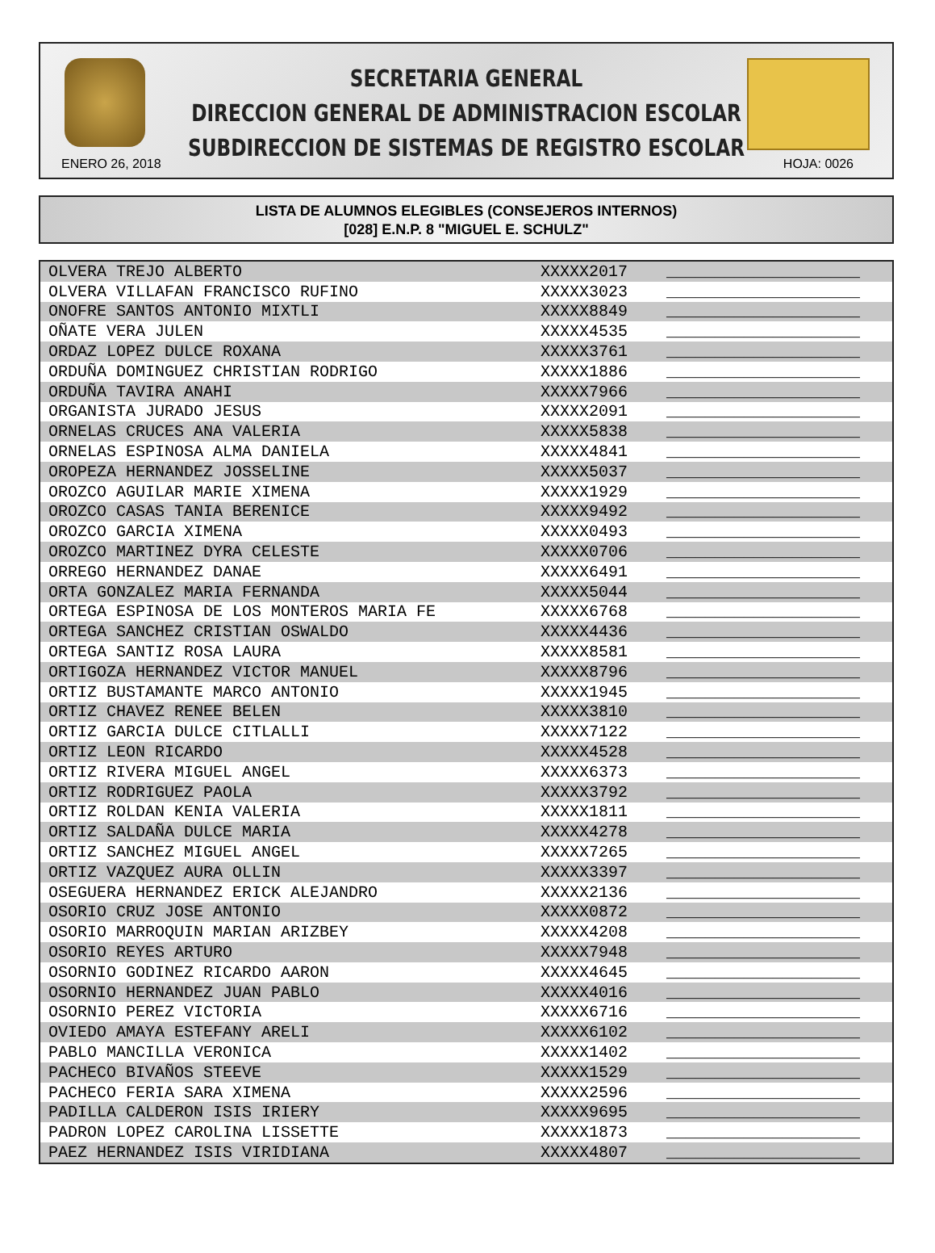SECRETARIA GENERAL
DIRECCION GENERAL DE ADMINISTRACION ESCOLAR
SUBDIRECCION DE SISTEMAS DE REGISTRO ESCOLAR
ENERO 26, 2018 HOJA: 0026
LISTA DE ALUMNOS ELEGIBLES (CONSEJEROS INTERNOS)
[028] E.N.P. 8 "MIGUEL E. SCHULZ"
| OLVERA TREJO ALBERTO | XXXXX2017 | ____________________ |
| OLVERA VILLAFAN FRANCISCO RUFINO | XXXXX3023 | ____________________ |
| ONOFRE SANTOS ANTONIO MIXTLI | XXXXX8849 | ____________________ |
| OÑATE VERA JULEN | XXXXX4535 | ____________________ |
| ORDAZ LOPEZ DULCE ROXANA | XXXXX3761 | ____________________ |
| ORDUÑA DOMINGUEZ CHRISTIAN RODRIGO | XXXXX1886 | ____________________ |
| ORDUÑA TAVIRA ANAHI | XXXXX7966 | ____________________ |
| ORGANISTA JURADO JESUS | XXXXX2091 | ____________________ |
| ORNELAS CRUCES ANA VALERIA | XXXXX5838 | ____________________ |
| ORNELAS ESPINOSA ALMA DANIELA | XXXXX4841 | ____________________ |
| OROPEZA HERNANDEZ JOSSELINE | XXXXX5037 | ____________________ |
| OROZCO AGUILAR MARIE XIMENA | XXXXX1929 | ____________________ |
| OROZCO CASAS TANIA BERENICE | XXXXX9492 | ____________________ |
| OROZCO GARCIA XIMENA | XXXXX0493 | ____________________ |
| OROZCO MARTINEZ DYRA CELESTE | XXXXX0706 | ____________________ |
| ORREGO HERNANDEZ DANAE | XXXXX6491 | ____________________ |
| ORTA GONZALEZ MARIA FERNANDA | XXXXX5044 | ____________________ |
| ORTEGA ESPINOSA DE LOS MONTEROS MARIA FE | XXXXX6768 | ____________________ |
| ORTEGA SANCHEZ CRISTIAN OSWALDO | XXXXX4436 | ____________________ |
| ORTEGA SANTIZ ROSA LAURA | XXXXX8581 | ____________________ |
| ORTIGOZA HERNANDEZ VICTOR MANUEL | XXXXX8796 | ____________________ |
| ORTIZ BUSTAMANTE MARCO ANTONIO | XXXXX1945 | ____________________ |
| ORTIZ CHAVEZ RENEE BELEN | XXXXX3810 | ____________________ |
| ORTIZ GARCIA DULCE CITLALLI | XXXXX7122 | ____________________ |
| ORTIZ LEON RICARDO | XXXXX4528 | ____________________ |
| ORTIZ RIVERA MIGUEL ANGEL | XXXXX6373 | ____________________ |
| ORTIZ RODRIGUEZ PAOLA | XXXXX3792 | ____________________ |
| ORTIZ ROLDAN KENIA VALERIA | XXXXX1811 | ____________________ |
| ORTIZ SALDAÑA DULCE MARIA | XXXXX4278 | ____________________ |
| ORTIZ SANCHEZ MIGUEL ANGEL | XXXXX7265 | ____________________ |
| ORTIZ VAZQUEZ AURA OLLIN | XXXXX3397 | ____________________ |
| OSEGUERA HERNANDEZ ERICK ALEJANDRO | XXXXX2136 | ____________________ |
| OSORIO CRUZ JOSE ANTONIO | XXXXX0872 | ____________________ |
| OSORIO MARROQUIN MARIAN ARIZBEY | XXXXX4208 | ____________________ |
| OSORIO REYES ARTURO | XXXXX7948 | ____________________ |
| OSORNIO GODINEZ RICARDO AARON | XXXXX4645 | ____________________ |
| OSORNIO HERNANDEZ JUAN PABLO | XXXXX4016 | ____________________ |
| OSORNIO PEREZ VICTORIA | XXXXX6716 | ____________________ |
| OVIEDO AMAYA ESTEFANY ARELI | XXXXX6102 | ____________________ |
| PABLO MANCILLA VERONICA | XXXXX1402 | ____________________ |
| PACHECO BIVAÑOS STEEVE | XXXXX1529 | ____________________ |
| PACHECO FERIA SARA XIMENA | XXXXX2596 | ____________________ |
| PADILLA CALDERON ISIS IRIERY | XXXXX9695 | ____________________ |
| PADRON LOPEZ CAROLINA LISSETTE | XXXXX1873 | ____________________ |
| PAEZ HERNANDEZ ISIS VIRIDIANA | XXXXX4807 | ____________________ |